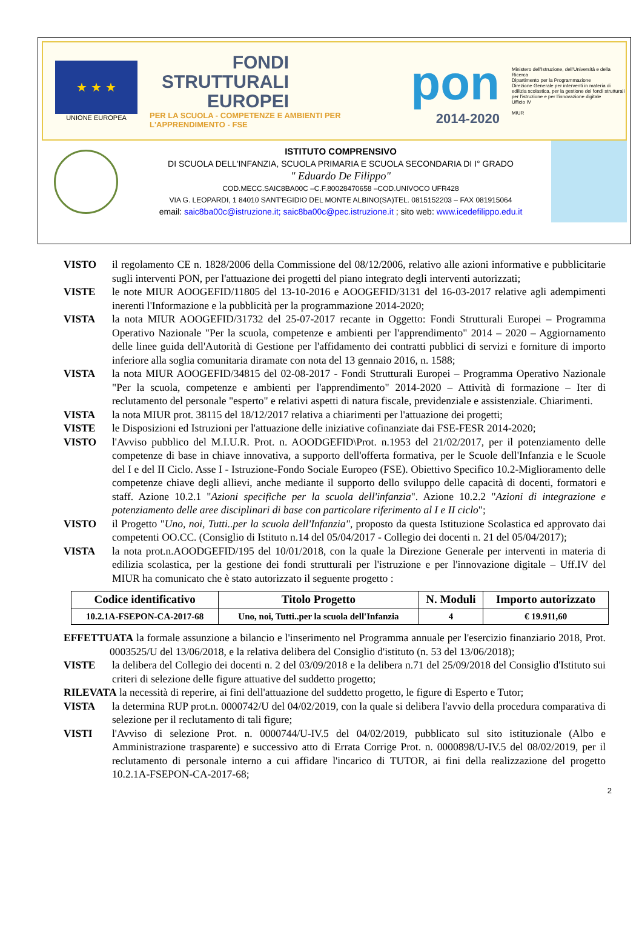★ ★ ★
UNIONE EUROPEA
FONDI STRUTTURALI EUROPEI
PER LA SCUOLA - COMPETENZE E AMBIENTI PER L'APPRENDIMENTO - FSE
pon
2014-2020
Ministero dell'Istruzione, dell'Università e della Ricerca
Dipartimento per la Programmazione
Direzione Generale per interventi in materia di edilizia scolastica, per la gestione dei fondi strutturali per l'istruzione e per l'innovazione digitale
Ufficio IV
MIUR
ISTITUTO COMPRENSIVO
DI SCUOLA DELL'INFANZIA, SCUOLA PRIMARIA E SCUOLA SECONDARIA DI I° GRADO
" Eduardo De Filippo"
COD.MECC.SAIC8BA00C –C.F.80028470658 –COD.UNIVOCO UFR428
VIA G. LEOPARDI, 1 84010 SANT'EGIDIO DEL MONTE ALBINO(SA)TEL. 0815152203 – FAX 081915064
email: saic8ba00c@istruzione.it; saic8ba00c@pec.istruzione.it ; sito web: www.icedefilippo.edu.it
VISTO il regolamento CE n. 1828/2006 della Commissione del 08/12/2006, relativo alle azioni informative e pubblicitarie sugli interventi PON, per l'attuazione dei progetti del piano integrato degli interventi autorizzati;
VISTE le note MIUR AOOGEFID/11805 del 13-10-2016 e AOOGEFID/3131 del 16-03-2017 relative agli adempimenti inerenti l'Informazione e la pubblicità per la programmazione 2014-2020;
VISTA la nota MIUR AOOGEFID/31732 del 25-07-2017 recante in Oggetto: Fondi Strutturali Europei – Programma Operativo Nazionale "Per la scuola, competenze e ambienti per l'apprendimento" 2014 – 2020 – Aggiornamento delle linee guida dell'Autorità di Gestione per l'affidamento dei contratti pubblici di servizi e forniture di importo inferiore alla soglia comunitaria diramate con nota del 13 gennaio 2016, n. 1588;
VISTA la nota MIUR AOOGEFID/34815 del 02-08-2017 - Fondi Strutturali Europei – Programma Operativo Nazionale "Per la scuola, competenze e ambienti per l'apprendimento" 2014-2020 – Attività di formazione – Iter di reclutamento del personale "esperto" e relativi aspetti di natura fiscale, previdenziale e assistenziale. Chiarimenti.
VISTA la nota MIUR prot. 38115 del 18/12/2017 relativa a chiarimenti per l'attuazione dei progetti;
VISTE le Disposizioni ed Istruzioni per l'attuazione delle iniziative cofinanziate dai FSE-FESR 2014-2020;
VISTO l'Avviso pubblico del M.I.U.R. Prot. n. AOODGEFID\Prot. n.1953 del 21/02/2017, per il potenziamento delle competenze di base in chiave innovativa, a supporto dell'offerta formativa, per le Scuole dell'Infanzia e le Scuole del I e del II Ciclo. Asse I - Istruzione-Fondo Sociale Europeo (FSE). Obiettivo Specifico 10.2-Miglioramento delle competenze chiave degli allievi, anche mediante il supporto dello sviluppo delle capacità di docenti, formatori e staff. Azione 10.2.1 "Azioni specifiche per la scuola dell'infanzia". Azione 10.2.2 "Azioni di integrazione e potenziamento delle aree disciplinari di base con particolare riferimento al I e II ciclo";
VISTO il Progetto "Uno, noi, Tutti..per la scuola dell'Infanzia", proposto da questa Istituzione Scolastica ed approvato dai competenti OO.CC. (Consiglio di Istituto n.14 del 05/04/2017 - Collegio dei docenti n. 21 del 05/04/2017);
VISTA la nota prot.n.AOODGEFID/195 del 10/01/2018, con la quale la Direzione Generale per interventi in materia di edilizia scolastica, per la gestione dei fondi strutturali per l'istruzione e per l'innovazione digitale – Uff.IV del MIUR ha comunicato che è stato autorizzato il seguente progetto :
| Codice identificativo | Titolo Progetto | N. Moduli | Importo autorizzato |
| --- | --- | --- | --- |
| 10.2.1A-FSEPON-CA-2017-68 | Uno, noi, Tutti..per la scuola dell'Infanzia | 4 | € 19.911,60 |
EFFETTUATA la formale assunzione a bilancio e l'inserimento nel Programma annuale per l'esercizio finanziario 2018, Prot. 0003525/U del 13/06/2018, e la relativa delibera del Consiglio d'istituto (n. 53 del 13/06/2018);
VISTE la delibera del Collegio dei docenti n. 2 del 03/09/2018 e la delibera n.71 del 25/09/2018 del Consiglio d'Istituto sui criteri di selezione delle figure attuative del suddetto progetto;
RILEVATA la necessità di reperire, ai fini dell'attuazione del suddetto progetto, le figure di Esperto e Tutor;
VISTA la determina RUP prot.n. 0000742/U del 04/02/2019, con la quale si delibera l'avvio della procedura comparativa di selezione per il reclutamento di tali figure;
VISTI l'Avviso di selezione Prot. n. 0000744/U-IV.5 del 04/02/2019, pubblicato sul sito istituzionale (Albo e Amministrazione trasparente) e successivo atto di Errata Corrige Prot. n. 0000898/U-IV.5 del 08/02/2019, per il reclutamento di personale interno a cui affidare l'incarico di TUTOR, ai fini della realizzazione del progetto 10.2.1A-FSEPON-CA-2017-68;
2